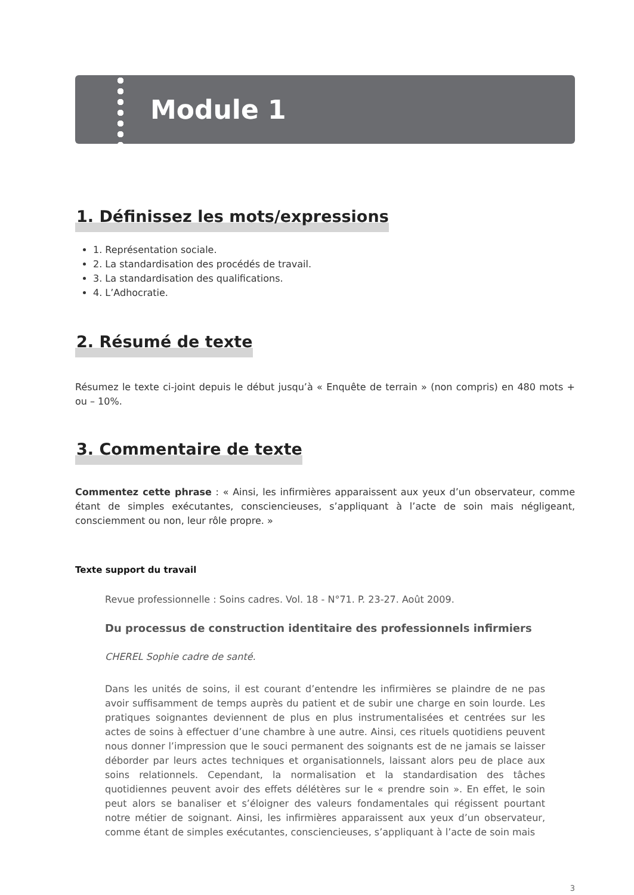Module 1
1. Définissez les mots/expressions
1. Représentation sociale.
2. La standardisation des procédés de travail.
3. La standardisation des qualifications.
4. L’Adhocratie.
2. Résumé de texte
Résumez le texte ci-joint depuis le début jusqu’à « Enquête de terrain » (non compris) en 480 mots + ou – 10%.
3. Commentaire de texte
Commentez cette phrase : « Ainsi, les infirmières apparaissent aux yeux d’un observateur, comme étant de simples exécutantes, consciencieuses, s’appliquant à l’acte de soin mais négligeant, consciemment ou non, leur rôle propre. »
Texte support du travail
Revue professionnelle : Soins cadres. Vol. 18 - N°71. P. 23-27. Août 2009.
Du processus de construction identitaire des professionnels infirmiers
CHEREL Sophie cadre de santé.
Dans les unités de soins, il est courant d’entendre les infirmières se plaindre de ne pas avoir suffisamment de temps auprès du patient et de subir une charge en soin lourde. Les pratiques soignantes deviennent de plus en plus instrumentalisées et centrées sur les actes de soins à effectuer d’une chambre à une autre. Ainsi, ces rituels quotidiens peuvent nous donner l’impression que le souci permanent des soignants est de ne jamais se laisser déborder par leurs actes techniques et organisationnels, laissant alors peu de place aux soins relationnels. Cependant, la normalisation et la standardisation des tâches quotidiennes peuvent avoir des effets délétères sur le « prendre soin ». En effet, le soin peut alors se banaliser et s’éloigner des valeurs fondamentales qui régissent pourtant notre métier de soignant. Ainsi, les infirmières apparaissent aux yeux d’un observateur, comme étant de simples exécutantes, consciencieuses, s’appliquant à l’acte de soin mais
3